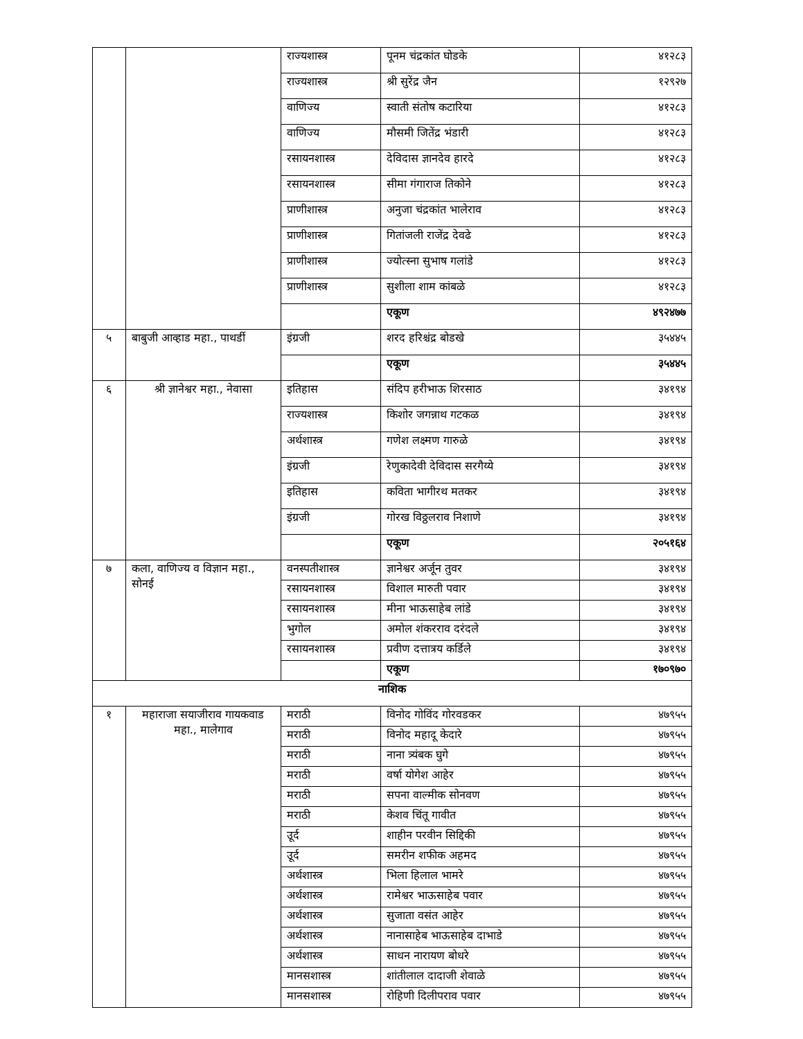| | | राज्यशास्त्र | पूनम चंद्रकांत घोडके | ४१२८३ |
| | | राज्यशास्त्र | श्री सुरेंद्र जैन | १२९२७ |
| | | वाणिज्य | स्वाती संतोष कटारिया | ४१२८३ |
| | | वाणिज्य | मौसमी जितेंद्र भंडारी | ४१२८३ |
| | | रसायनशास्त्र | देविदास ज्ञानदेव हारदे | ४१२८३ |
| | | रसायनशास्त्र | सीमा गंगाराज तिकोने | ४१२८३ |
| | | प्राणीशास्त्र | अनुजा चंद्रकांत भालेराव | ४१२८३ |
| | | प्राणीशास्त्र | गितांजली राजेंद्र देवढे | ४१२८३ |
| | | प्राणीशास्त्र | ज्योत्स्ना सुभाष गलांडे | ४१२८३ |
| | | प्राणीशास्त्र | सुशीला शाम कांबळे | ४१२८३ |
| | | | एकूण | ४९२४७७ |
| ५ | बाबुजी आव्हाड महा., पाथर्डी | इंग्रजी | शरद हरिश्चंद्र बोडखे | ३५४४५ |
| | | | एकूण | ३५४४५ |
| ६ | श्री ज्ञानेश्वर महा., नेवासा | इतिहास | संदिप हरीभाऊ शिरसाठ | ३४१९४ |
| | | राज्यशास्त्र | किशोर जगन्नाथ गटकळ | ३४१९४ |
| | | अर्थशास्त्र | गणेश लक्ष्मण गारुळे | ३४१९४ |
| | | इंग्रजी | रेणुकादेवी देविदास सरगैय्ये | ३४१९४ |
| | | इतिहास | कविता भागीरथ मतकर | ३४१९४ |
| | | इंग्रजी | गोरख विठ्ठलराव निशाणे | ३४१९४ |
| | | | एकूण | २०५१६४ |
| ७ | कला, वाणिज्य व विज्ञान महा., सोनई | वनस्पतीशास्त्र | ज्ञानेश्वर अर्जून तुवर | ३४१९४ |
| | | रसायनशास्त्र | विशाल मारुती पवार | ३४१९४ |
| | | रसायनशास्त्र | मीना भाऊसाहेब लांडे | ३४१९४ |
| | | भुगोल | अमोल शंकरराव दरंदले | ३४१९४ |
| | | रसायनशास्त्र | प्रवीण दत्तात्रय कर्डिले | ३४१९४ |
| | | | एकूण | १७०९७० |
| नाशिक | | | | |
| १ | महाराजा सयाजीराव गायकवाड महा., मालेगाव | मराठी | विनोद गोविंद गोरवडकर | ४७९५५ |
| | | मराठी | विनोद महादू केदारे | ४७९५५ |
| | | मराठी | नाना त्र्यंबक घुगे | ४७९५५ |
| | | मराठी | वर्षा योगेश आहेर | ४७९५५ |
| | | मराठी | सपना वाल्मीक सोनवण | ४७९५५ |
| | | मराठी | केशव चिंतू गावीत | ४७९५५ |
| | | उूर्द | शाहीन परवीन सिद्दिकी | ४७९५५ |
| | | उूर्द | समरीन शफीक अहमद | ४७९५५ |
| | | अर्थशास्त्र | भिला हिलाल भामरे | ४७९५५ |
| | | अर्थशास्त्र | रामेश्वर भाऊसाहेब पवार | ४७९५५ |
| | | अर्थशास्त्र | सुजाता वसंत आहेर | ४७९५५ |
| | | अर्थशास्त्र | नानासाहेब भाऊसाहेब दाभाडे | ४७९५५ |
| | | अर्थशास्त्र | साधन नारायण बोधरे | ४७९५५ |
| | | मानसशास्त्र | शांतीलाल दादाजी शेवाळे | ४७९५५ |
| | | मानसशास्त्र | रोहिणी दिलीपराव पवार | ४७९५५ |